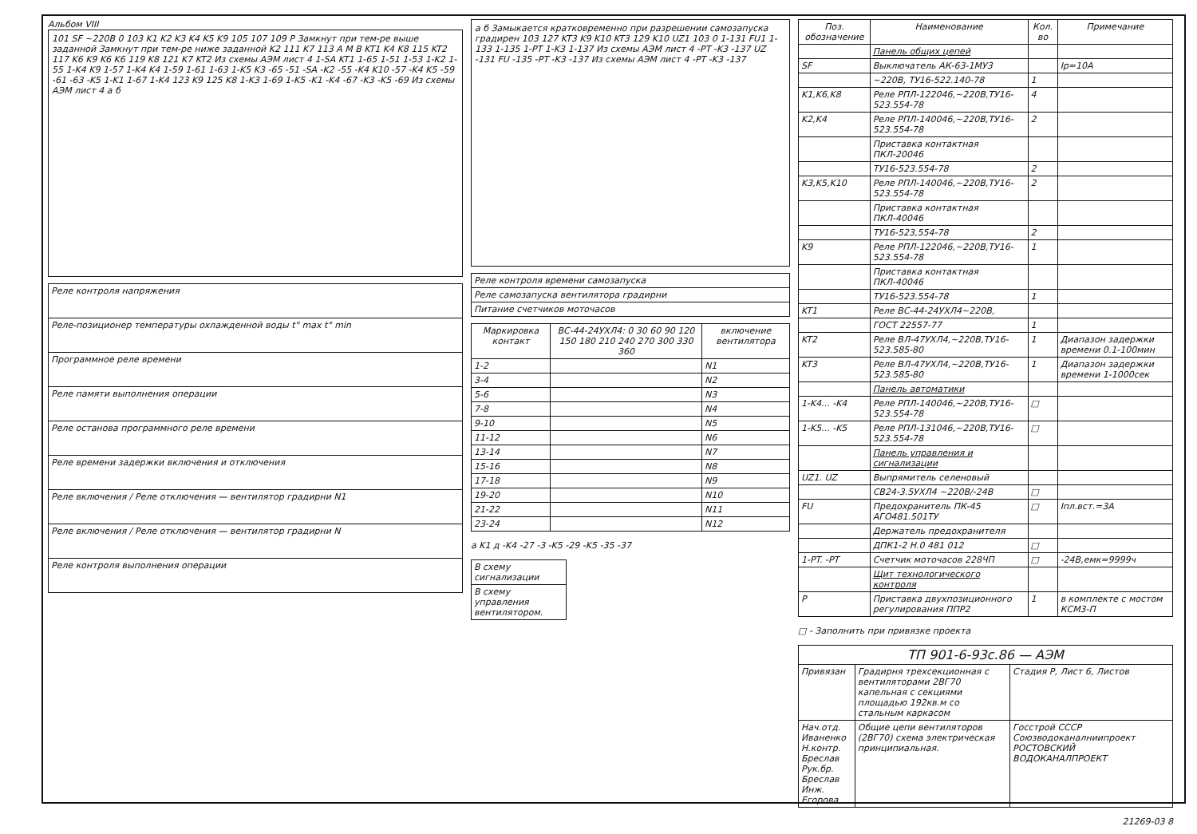Альбом VIII
101 SF ~220В 0 103 K1 K2 K3 K4 K5 K9 105 107 109 P Замкнут при тем-ре выше заданной Замкнут при тем-ре ниже заданной K2 111 K7 113 A M B KT1 K4 K8 115 KT2 117 K6 K9 K6 K6 119 K8 121 K7 KT2 Из схемы АЭМ лист 4 1-SA KT1 1-65 1-51 1-53 1-K2 1-55 1-K4 K9 1-57 1-K4 K4 1-59 1-61 1-63 1-K5 K3 -65 -51 -SA -K2 -55 -K4 K10 -57 -K4 K5 -59 -61 -63 -K5 1-K1 1-67 1-K4 123 K9 125 K8 1-K3 1-69 1-K5 -K1 -K4 -67 -K3 -K5 -69 Из схемы АЭМ лист 4 а б
| Реле контроля напряжения |
| Реле-позиционер температуры охлажденной воды t° max t° min |
| Программное реле времени |
| Реле памяти выполнения операции |
| Реле останова программного реле времени |
| Реле времени задержки включения и отключения |
| Реле включения / Реле отключения — вентилятор градирни N1 |
| Реле включения / Реле отключения — вентилятор градирни N |
| Реле контроля выполнения операции |
а б Замыкается кратковременно при разрешении самозапуска градирен 103 127 KT3 K9 K10 KT3 129 K10 UZ1 103 0 1-131 FU1 1-133 1-135 1-PT 1-K3 1-137 Из схемы АЭМ лист 4 -PT -K3 -137 UZ -131 FU -135 -PT -K3 -137 Из схемы АЭМ лист 4 -PT -K3 -137
| Реле контроля времени самозапуска |
| Реле самозапуска вентилятора градирни |
| Питание счетчиков моточасов |
| Маркировка контакт | ВС-44-24УХЛ4: 0 30 60 90 120 150 180 210 240 270 300 330 360 | включение вентилятора |
| --- | --- | --- |
| 1-2 | | N1 |
| 3-4 | | N2 |
| 5-6 | | N3 |
| 7-8 | | N4 |
| 9-10 | | N5 |
| 11-12 | | N6 |
| 13-14 | | N7 |
| 15-16 | | N8 |
| 17-18 | | N9 |
| 19-20 | | N10 |
| 21-22 | | N11 |
| 23-24 | | N12 |
а K1 д -K4 -27 -3 -K5 -29 -K5 -35 -37
| В схему сигнализации |
| В схему управления вентилятором. |
| Поз. обозначение | Наименование | Кол. во | Примечание |
| --- | --- | --- | --- |
| | Панель общих цепей | | |
| SF | Выключатель АК-63-1МУ3 | | Iр=10А |
| | ~220В, ТУ16-522.140-78 | 1 | |
| K1,K6,K8 | Реле РПЛ-122046,~220В,ТУ16-523.554-78 | 4 | |
| K2,K4 | Реле РПЛ-140046,~220В,ТУ16-523.554-78 | 2 | |
| | Приставка контактная ПКЛ-20046 | | |
| | ТУ16-523.554-78 | 2 | |
| K3,K5,K10 | Реле РПЛ-140046,~220В,ТУ16-523.554-78 | 2 | |
| | Приставка контактная ПКЛ-40046 | | |
| | ТУ16-523,554-78 | 2 | |
| K9 | Реле РПЛ-122046,~220В,ТУ16-523.554-78 | 1 | |
| | Приставка контактная ПКЛ-40046 | | |
| | ТУ16-523.554-78 | 1 | |
| KT1 | Реле ВС-44-24УХЛ4~220В, | | |
| | ГОСТ 22557-77 | 1 | |
| KT2 | Реле ВЛ-47УХЛ4,~220В,ТУ16-523.585-80 | 1 | Диапазон задержки времени 0.1-100мин |
| KT3 | Реле ВЛ-47УХЛ4,~220В,ТУ16-523.585-80 | 1 | Диапазон задержки времени 1-1000сек |
| | Панель автоматики | | |
| 1-K4... -K4 | Реле РПЛ-140046,~220В,ТУ16-523.554-78 | □ | |
| 1-K5... -K5 | Реле РПЛ-131046,~220В,ТУ16-523.554-78 | □ | |
| | Панель управления и сигнализации | | |
| UZ1. UZ | Выпрямитель селеновый | | |
| | СВ24-3.5УХЛ4 ~220В/-24В | □ | |
| FU | Предохранитель ПК-45 АГО481.501ТУ | □ | Iпл.вст.=3А |
| | Держатель предохранителя | | |
| | ДПК1-2 Н.0 481 012 | □ | |
| 1-PT. -PT | Счетчик моточасов 228ЧП | □ | -24В,емк=9999ч |
| | Щит технологического контроля | | |
| P | Приставка двухпозиционного регулирования ППР2 | 1 | в комплекте с мостом КСМ3-П |
□ - Заполнить при привязке проекта
| ТП 901-6-93с.86 — АЭМ | | |
| Привязан | Градирня трехсекционная с вентиляторами 2ВГ70 капельная с секциями площадью 192кв.м со стальным каркасом | Стадия Р, Лист 6, Листов |
| Нач.отд. Иваненко Н.контр. Бреслав Рук.бр. Бреслав Инж. Егорова | Общие цепи вентиляторов (2ВГ70) схема электрическая принципиальная. | Госстрой СССР Союзводоканалниипроект РОСТОВСКИЙ ВОДОКАНАЛПРОЕКТ |
21269-03 8